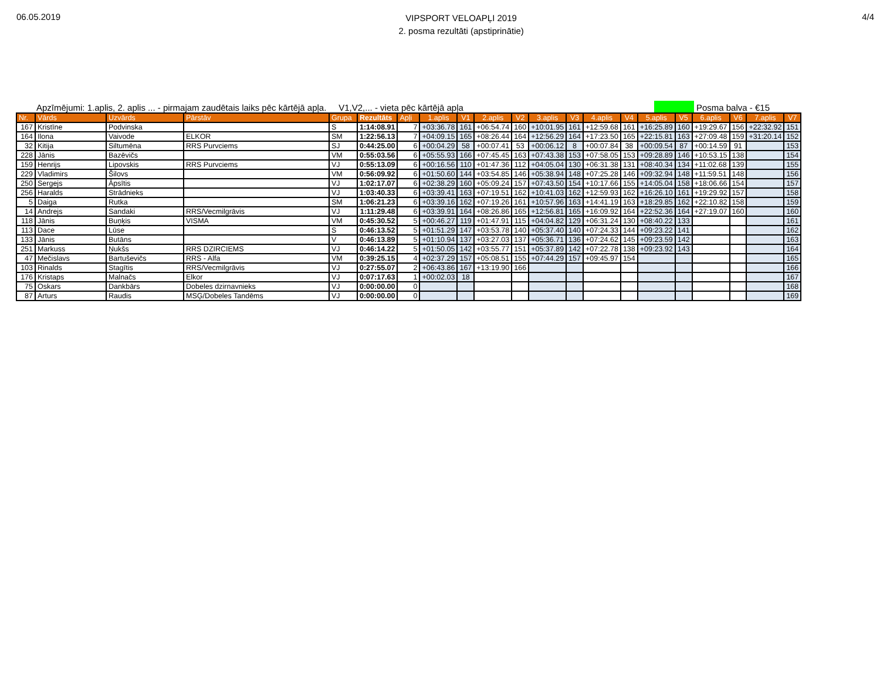06.05.2019
VIPSPORT VELOAPĻI 2019
2. posma rezultāti (apstiprinātie)
4/4
Apzīmējumi: 1.aplis, 2. aplis ... - pirmajam zaudētais laiks pēc kārtējā apļa. V1,V2,... - vieta pēc kārtējā apļa Posma balva - €15
| Nr. | Vārds | Uzvārds | Pārstāv | Grupa | Rezultāts | Apļi | 1.aplis | V1 | 2.aplis | V2 | 3.aplis | V3 | 4.aplis | V4 | 5.aplis | V5 | 6.aplis | V6 | 7.aplis | V7 |
| --- | --- | --- | --- | --- | --- | --- | --- | --- | --- | --- | --- | --- | --- | --- | --- | --- | --- | --- | --- | --- |
| 167 | Kristīne | Podvinska | | S | 1:14:08.91 | 7 | +03:36.78 | 161 | +06:54.74 | 160 | +10:01.95 | 161 | +12:59.68 | 161 | +16:25.89 | 160 | +19:29.67 | 156 | +22:32.92 | 151 |
| 164 | Ilona | Vaivode | ELKOR | SM | 1:22:56.13 | 7 | +04:09.15 | 165 | +08:26.44 | 164 | +12:56.29 | 164 | +17:23.50 | 165 | +22:15.81 | 163 | +27:09.48 | 159 | +31:20.14 | 152 |
| 32 | Kitija | Siltumēna | RRS Purvciems | SJ | 0:44:25.00 | 6 | +00:04.29 | 58 | +00:07.41 | 53 | +00:06.12 | 8 | +00:07.84 | 38 | +00:09.54 | 87 | +00:14.59 | 91 | | 153 |
| 228 | Jānis | Bazēvičs | | VM | 0:55:03.56 | 6 | +05:55.93 | 166 | +07:45.45 | 163 | +07:43.38 | 153 | +07:58.05 | 153 | +09:28.89 | 146 | +10:53.15 | 138 | | 154 |
| 159 | Henrijs | Lipovskis | RRS Purvciems | VJ | 0:55:13.09 | 6 | +00:16.56 | 110 | +01:47.36 | 112 | +04:05.04 | 130 | +06:31.38 | 131 | +08:40.34 | 134 | +11:02.68 | 139 | | 155 |
| 229 | Vladimirs | Šilovs | | VM | 0:56:09.92 | 6 | +01:50.60 | 144 | +03:54.85 | 146 | +05:38.94 | 148 | +07:25.28 | 146 | +09:32.94 | 148 | +11:59.51 | 148 | | 156 |
| 250 | Sergejs | Āpsītis | | VJ | 1:02:17.07 | 6 | +02:38.29 | 160 | +05:09.24 | 157 | +07:43.50 | 154 | +10:17.66 | 155 | +14:05.04 | 158 | +18:06.66 | 154 | | 157 |
| 256 | Haralds | Strādnieks | | VJ | 1:03:40.33 | 6 | +03:39.41 | 163 | +07:19.51 | 162 | +10:41.03 | 162 | +12:59.93 | 162 | +16:26.10 | 161 | +19:29.92 | 157 | | 158 |
| 5 | Daiga | Rutka | | SM | 1:06:21.23 | 6 | +03:39.16 | 162 | +07:19.26 | 161 | +10:57.96 | 163 | +14:41.19 | 163 | +18:29.85 | 162 | +22:10.82 | 158 | | 159 |
| 14 | Andrejs | Sandaki | RRS/Vecmilgrāvis | VJ | 1:11:29.48 | 6 | +03:39.91 | 164 | +08:26.86 | 165 | +12:56.81 | 165 | +16:09.92 | 164 | +22:52.36 | 164 | +27:19.07 | 160 | | 160 |
| 118 | Jānis | Buņķis | VISMA | VM | 0:45:30.52 | 5 | +00:46.27 | 119 | +01:47.91 | 115 | +04:04.82 | 129 | +06:31.24 | 130 | +08:40.22 | 133 | | | | 161 |
| 113 | Dace | Lūse | | S | 0:46:13.52 | 5 | +01:51.29 | 147 | +03:53.78 | 140 | +05:37.40 | 140 | +07:24.33 | 144 | +09:23.22 | 141 | | | | 162 |
| 133 | Jānis | Butāns | | V | 0:46:13.89 | 5 | +01:10.94 | 137 | +03:27.03 | 137 | +05:36.71 | 136 | +07:24.62 | 145 | +09:23.59 | 142 | | | | 163 |
| 251 | Markuss | Ņukšs | RRS DZIRCIEMS | VJ | 0:46:14.22 | 5 | +01:50.05 | 142 | +03:55.77 | 151 | +05:37.89 | 142 | +07:22.78 | 138 | +09:23.92 | 143 | | | | 164 |
| 47 | Mečislavs | Bartuševičs | RRS - Alfa | VM | 0:39:25.15 | 4 | +02:37.29 | 157 | +05:08.51 | 155 | +07:44.29 | 157 | +09:45.97 | 154 | | | | | | 165 |
| 103 | Rinalds | Stagītis | RRS/Vecmilgrāvis | VJ | 0:27:55.07 | 2 | +06:43.86 | 167 | +13:19.90 | 166 | | | | | | | | | | 166 |
| 176 | Kristaps | Malnačs | Elkor | VJ | 0:07:17.63 | 1 | +00:02.03 | 18 | | | | | | | | | | | | 167 |
| 75 | Oskars | Dankbārs | Dobeles dzirnavnieks | VJ | 0:00:00.00 | 0 | | | | | | | | | | | | | | 168 |
| 87 | Arturs | Raudis | MSĢ/Dobeles Tandēms | VJ | 0:00:00.00 | 0 | | | | | | | | | | | | | | 169 |